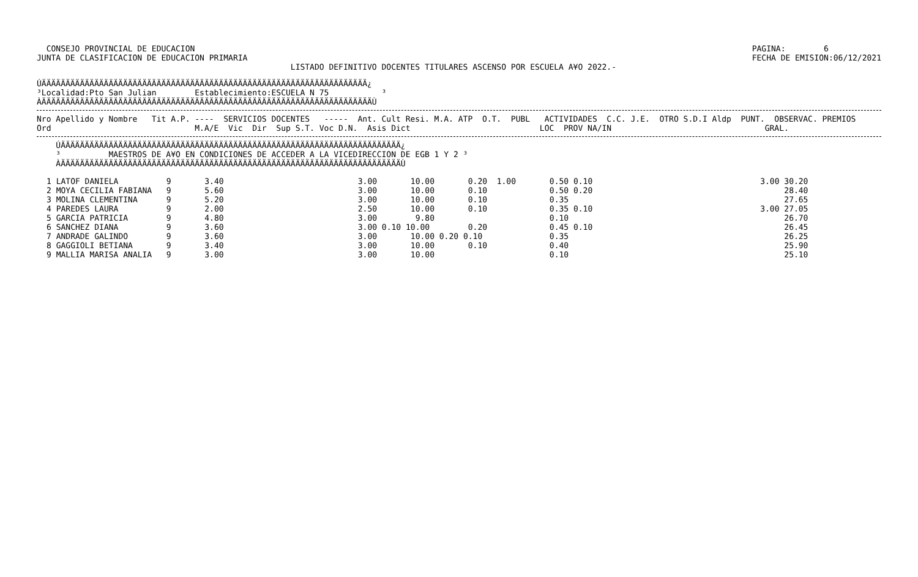CONSEJO PROVINCIAL DE EDUCACION
JUNTA DE CLASIFICACION DE EDUCACION PRIMARIA
PAGINA:        6
FECHA DE EMISION:06/12/2021
                                                     LISTADO DEFINITIVO DOCENTES TITULARES ASCENSO POR ESCUELA A¥O 2022.-
ÚÄÄÄÄÄÄÄÄÄÄÄÄÄÄÄÄÄÄÄÄÄÄÄÄÄÄÄÄÄÄÄÄÄÄÄÄÄÄÄÄÄÄÄÄÄÄÄÄÄÄÄÄÄÄÄÄÄÄÄÄÄÄÄÄÄÄÄÄ¿
³Localidad:Pto San Julian        Establecimiento:ESCUELA N 75           ³
ÀÄÄÄÄÄÄÄÄÄÄÄÄÄÄÄÄÄÄÄÄÄÄÄÄÄÄÄÄÄÄÄÄÄÄÄÄÄÄÄÄÄÄÄÄÄÄÄÄÄÄÄÄÄÄÄÄÄÄÄÄÄÄÄÄÄÄÄÄÄÙ
Nro Apellido y Nombre   Tit A.P. ----  SERVICIOS DOCENTES   -----  Ant. Cult Resi. M.A. ATP  O.T.  PUBL   ACTIVIDADES  C.C. J.E.  OTRO S.D.I Aldp  PUNT.  OBSERVAC. PREMIOS
Ord                              M.A/E  Vic  Dir  Sup S.T. Voc D.N.  Asis Dict                           LOC  PROV NA/IN                                GRAL.
    ÚÄÄÄÄÄÄÄÄÄÄÄÄÄÄÄÄÄÄÄÄÄÄÄÄÄÄÄÄÄÄÄÄÄÄÄÄÄÄÄÄÄÄÄÄÄÄÄÄÄÄÄÄÄÄÄÄÄÄÄÄÄÄÄÄÄÄÄÄÄÄÄ¿
    ³          MAESTROS DE A¥O EN CONDICIONES DE ACCEDER A LA VICEDIRECCION DE EGB 1 Y 2 ³
    ÀÄÄÄÄÄÄÄÄÄÄÄÄÄÄÄÄÄÄÄÄÄÄÄÄÄÄÄÄÄÄÄÄÄÄÄÄÄÄÄÄÄÄÄÄÄÄÄÄÄÄÄÄÄÄÄÄÄÄÄÄÄÄÄÄÄÄÄÄÄÄÄÙ
1 LATOF DANIELA          9       3.40                            3.00       10.00       0.20  1.00       0.50 0.10                                   3.00 30.20
2 MOYA CECILIA FABIANA   9       5.60                            3.00       10.00       0.10             0.50 0.20                                        28.40
3 MOLINA CLEMENTINA      9       5.20                            3.00       10.00       0.10             0.35                                             27.65
4 PAREDES LAURA          9       2.00                            2.50       10.00       0.10             0.35 0.10                                   3.00 27.05
5 GARCIA PATRICIA        9       4.80                            3.00        9.80                        0.10                                             26.70
6 SANCHEZ DIANA          9       3.60                            3.00 0.10 10.00        0.20             0.45 0.10                                        26.45
7 ANDRADE GALINDO        9       3.60                            3.00       10.00 0.20 0.10              0.35                                             26.25
8 GAGGIOLI BETIANA       9       3.40                            3.00       10.00       0.10             0.40                                             25.90
9 MALLIA MARISA ANALIA   9       3.00                            3.00       10.00                        0.10                                             25.10